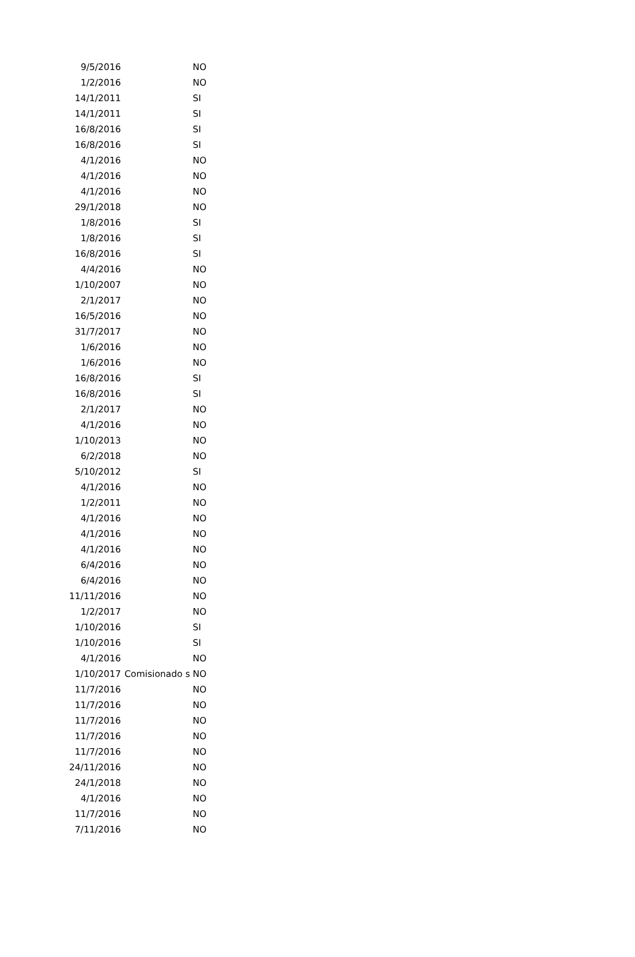| 9/5/2016 | | NO |
| 1/2/2016 | | NO |
| 14/1/2011 | | SI |
| 14/1/2011 | | SI |
| 16/8/2016 | | SI |
| 16/8/2016 | | SI |
| 4/1/2016 | | NO |
| 4/1/2016 | | NO |
| 4/1/2016 | | NO |
| 29/1/2018 | | NO |
| 1/8/2016 | | SI |
| 1/8/2016 | | SI |
| 16/8/2016 | | SI |
| 4/4/2016 | | NO |
| 1/10/2007 | | NO |
| 2/1/2017 | | NO |
| 16/5/2016 | | NO |
| 31/7/2017 | | NO |
| 1/6/2016 | | NO |
| 1/6/2016 | | NO |
| 16/8/2016 | | SI |
| 16/8/2016 | | SI |
| 2/1/2017 | | NO |
| 4/1/2016 | | NO |
| 1/10/2013 | | NO |
| 6/2/2018 | | NO |
| 5/10/2012 | | SI |
| 4/1/2016 | | NO |
| 1/2/2011 | | NO |
| 4/1/2016 | | NO |
| 4/1/2016 | | NO |
| 4/1/2016 | | NO |
| 6/4/2016 | | NO |
| 6/4/2016 | | NO |
| 11/11/2016 | | NO |
| 1/2/2017 | | NO |
| 1/10/2016 | | SI |
| 1/10/2016 | | SI |
| 4/1/2016 | | NO |
| 1/10/2017 | Comisionado s | NO |
| 11/7/2016 | | NO |
| 11/7/2016 | | NO |
| 11/7/2016 | | NO |
| 11/7/2016 | | NO |
| 11/7/2016 | | NO |
| 24/11/2016 | | NO |
| 24/1/2018 | | NO |
| 4/1/2016 | | NO |
| 11/7/2016 | | NO |
| 7/11/2016 | | NO |